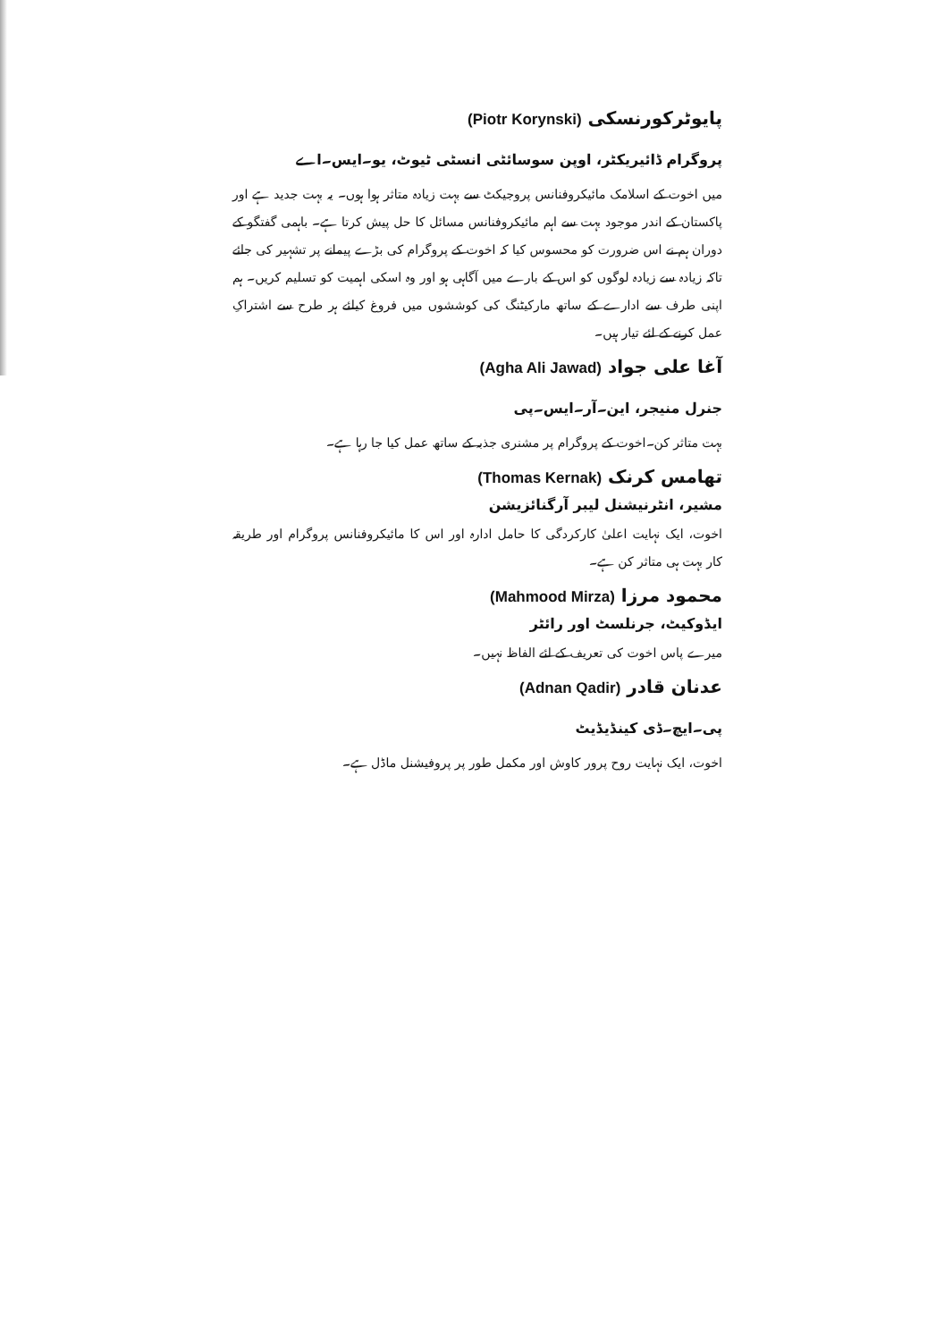پایوٹرکورنسکی (Piotr Korynski)
پروگرام ڈائیریکٹر، اوپن سوسائٹی انسٹی ٹیوٹ، یو۔ایس۔اے
میں اخوت کے اسلامک مائیکروفنانس پروجیکٹ سے بہت زیادہ متاثر ہوا ہوں۔ یہ بہت جدید ہے اور پاکستان کے اندر موجود بہت سے اہم مائیکروفنانس مسائل کا حل پیش کرتا ہے۔ باہمی گفتگو کے دوران ہم نے اس ضرورت کو محسوس کیا کہ اخوت کے پروگرام کی بڑے پیمانے پر تشہیر کی جائے تاکہ زیادہ سے زیادہ لوگوں کو اس کے بارے میں آگاہی ہو اور وہ اسکی اہمیت کو تسلیم کریں۔ ہم اپنی طرف سے ادارے کے ساتھ مارکیٹنگ کی کوششوں میں فروغ کیلئے ہر طرح سے اشتراکِ عمل کرنے کے لئے تیار ہیں۔
آغا علی جواد (Agha Ali Jawad)
جنرل منیجر، این۔آر۔ایس۔پی
بہت متاثر کن۔اخوت کے پروگرام پر مشنری جذبہ کے ساتھ عمل کیا جا رہا ہے۔
تھامس کرنک (Thomas Kernak)
مشیر، انٹرنیشنل لیبر آرگنائزیشن
اخوت، ایک نہایت اعلیٰ کارکردگی کا حامل ادارہ اور اس کا مائیکروفنانس پروگرام اور طریقہ کار بہت ہی متاثر کن ہے۔
محمود مرزا (Mahmood Mirza)
ایڈوکیٹ، جرنلسٹ اور رائٹر
میرے پاس اخوت کی تعریف کے لئے الفاظ نہیں۔
عدنان قادر (Adnan Qadir)
پی۔ایچ۔ڈی کینڈیڈیٹ
اخوت، ایک نہایت روح پرور کاوش اور مکمل طور پر پروفیشنل ماڈل ہے۔